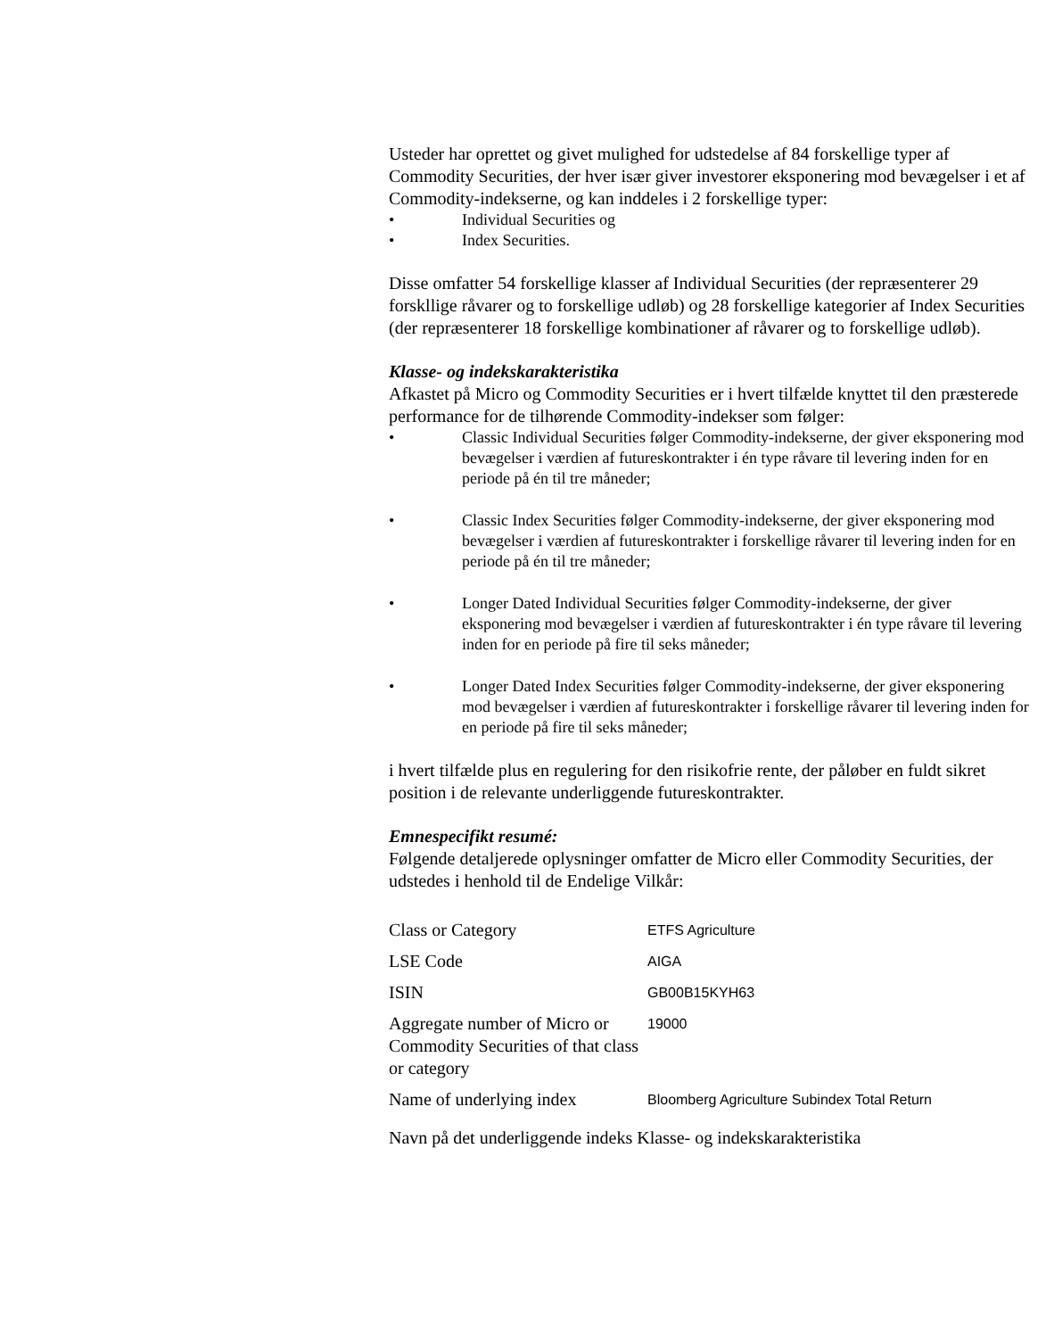Usteder har oprettet og givet mulighed for udstedelse af 84 forskellige typer af Commodity Securities, der hver især giver investorer eksponering mod bevægelser i et af Commodity-indekserne, og kan inddeles i 2 forskellige typer:
• Individual Securities og
• Index Securities.
Disse omfatter 54 forskellige klasser af Individual Securities (der repræsenterer 29 forskllige råvarer og to forskellige udløb) og 28 forskellige kategorier af Index Securities (der repræsenterer 18 forskellige kombinationer af råvarer og to forskellige udløb).
Klasse- og indekskarakteristika
Afkastet på Micro og Commodity Securities er i hvert tilfælde knyttet til den præsterede performance for de tilhørende Commodity-indekser som følger:
• Classic Individual Securities følger Commodity-indekserne, der giver eksponering mod bevægelser i værdien af futureskontrakter i én type råvare til levering inden for en periode på én til tre måneder;
• Classic Index Securities følger Commodity-indekserne, der giver eksponering mod bevægelser i værdien af futureskontrakter i forskellige råvarer til levering inden for en periode på én til tre måneder;
• Longer Dated Individual Securities følger Commodity-indekserne, der giver eksponering mod bevægelser i værdien af futureskontrakter i én type råvare til levering inden for en periode på fire til seks måneder;
• Longer Dated Index Securities følger Commodity-indekserne, der giver eksponering mod bevægelser i værdien af futureskontrakter i forskellige råvarer til levering inden for en periode på fire til seks måneder;
i hvert tilfælde plus en regulering for den risikofrie rente, der påløber en fuldt sikret position i de relevante underliggende futureskontrakter.
Emnespecifikt resumé:
Følgende detaljerede oplysninger omfatter de Micro eller Commodity Securities, der udstedes i henhold til de Endelige Vilkår:
| Class or Category | ETFS Agriculture |
| LSE Code | AIGA |
| ISIN | GB00B15KYH63 |
| Aggregate number of Micro or Commodity Securities of that class or category | 19000 |
| Name of underlying index | Bloomberg Agriculture Subindex Total Return |
Navn på det underliggende indeks Klasse- og indekskarakteristika